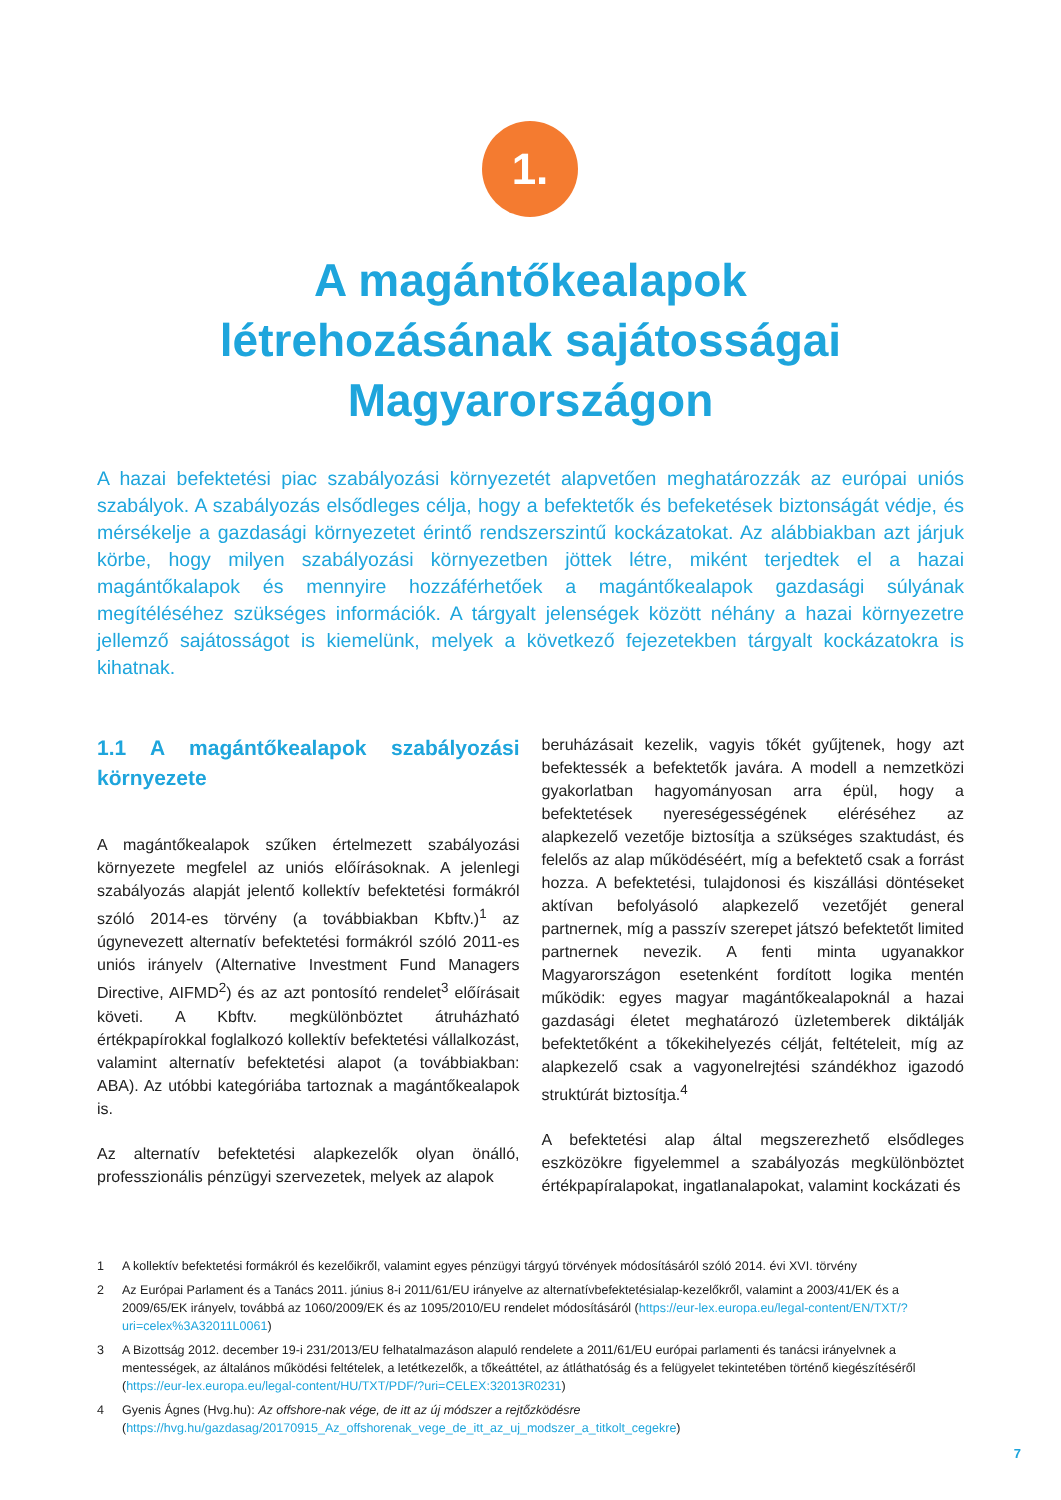1.
A magántőkealapok
létrehozásának sajátosságai
Magyarországon
A hazai befektetési piac szabályozási környezetét alapvetően meghatározzák az európai uniós szabályok. A szabályozás elsődleges célja, hogy a befektetők és befeketések biztonságát védje, és mérsékelje a gazdasági környezetet érintő rendszerszintű kockázatokat. Az alábbiakban azt járjuk körbe, hogy milyen szabályozási környezetben jöttek létre, miként terjedtek el a hazai magántőkalapok és mennyire hozzáférhetőek a magántőkealapok gazdasági súlyának megítéléséhez szükséges információk. A tárgyalt jelenségek között néhány a hazai környezetre jellemző sajátosságot is kiemelünk, melyek a következő fejezetekben tárgyalt kockázatokra is kihatnak.
1.1 A magántőkealapok szabályozási környezete
A magántőkealapok szűken értelmezett szabályozási környezete megfelel az uniós előírásoknak. A jelenlegi szabályozás alapját jelentő kollektív befektetési formákról szóló 2014-es törvény (a továbbiakban Kbftv.)<sup>1</sup> az úgynevezett alternatív befektetési formákról szóló 2011-es uniós irányelv (Alternative Investment Fund Managers Directive, AIFMD<sup>2</sup>) és az azt pontosító rendelet<sup>3</sup> előírásait követi. A Kbftv. megkülönböztet átruházható értékpapírokkal foglalkozó kollektív befektetési vállalkozást, valamint alternatív befektetési alapot (a továbbiakban: ABA). Az utóbbi kategóriába tartoznak a magántőkealapok is.
Az alternatív befektetési alapkezelők olyan önálló, professzionális pénzügyi szervezetek, melyek az alapok
beruházásait kezelik, vagyis tőkét gyűjtenek, hogy azt befektessék a befektetők javára. A modell a nemzetközi gyakorlatban hagyományosan arra épül, hogy a befektetések nyereségességének eléréséhez az alapkezelő vezetője biztosítja a szükséges szaktudást, és felelős az alap működéséért, míg a befektető csak a forrást hozza. A befektetési, tulajdonosi és kiszállási döntéseket aktívan befolyásoló alapkezelő vezetőjét general partnernek, míg a passzív szerepet játszó befektetőt limited partnernek nevezik. A fenti minta ugyanakkor Magyarországon esetenként fordított logika mentén működik: egyes magyar magántőkealapoknál a hazai gazdasági életet meghatározó üzletemberek diktálják befektetőként a tőkekihelyezés célját, feltételeit, míg az alapkezelő csak a vagyonelrejtési szándékhoz igazodó struktúrát biztosítja.<sup>4</sup>
A befektetési alap által megszerezhető elsődleges eszközökre figyelemmel a szabályozás megkülönböztet értékpapíralapokat, ingatlanalapokat, valamint kockázati és
1 A kollektív befektetési formákról és kezelőikről, valamint egyes pénzügyi tárgyú törvények módosításáról szóló 2014. évi XVI. törvény
2 Az Európai Parlament és a Tanács 2011. június 8-i 2011/61/EU irányelve az alternatívbefektetésialap-kezelőkről, valamint a 2003/41/EK és a 2009/65/EK irányelv, továbbá az 1060/2009/EK és az 1095/2010/EU rendelet módosításáról (https://eur-lex.europa.eu/legal-content/EN/TXT/?uri=celex%3A32011L0061)
3 A Bizottság 2012. december 19-i 231/2013/EU felhatalmazáson alapuló rendelete a 2011/61/EU európai parlamenti és tanácsi irányelvnek a mentességek, az általános működési feltételek, a letétkezelők, a tőkeáttétel, az átláthatóság és a felügyelet tekintetében történő kiegészítéséről (https://eur-lex.europa.eu/legal-content/HU/TXT/PDF/?uri=CELEX:32013R0231)
4 Gyenis Ágnes (Hvg.hu): Az offshore-nak vége, de itt az új módszer a rejtőzködésre (https://hvg.hu/gazdasag/20170915_Az_offshorenak_vege_de_itt_az_uj_modszer_a_titkolt_cegekre)
7